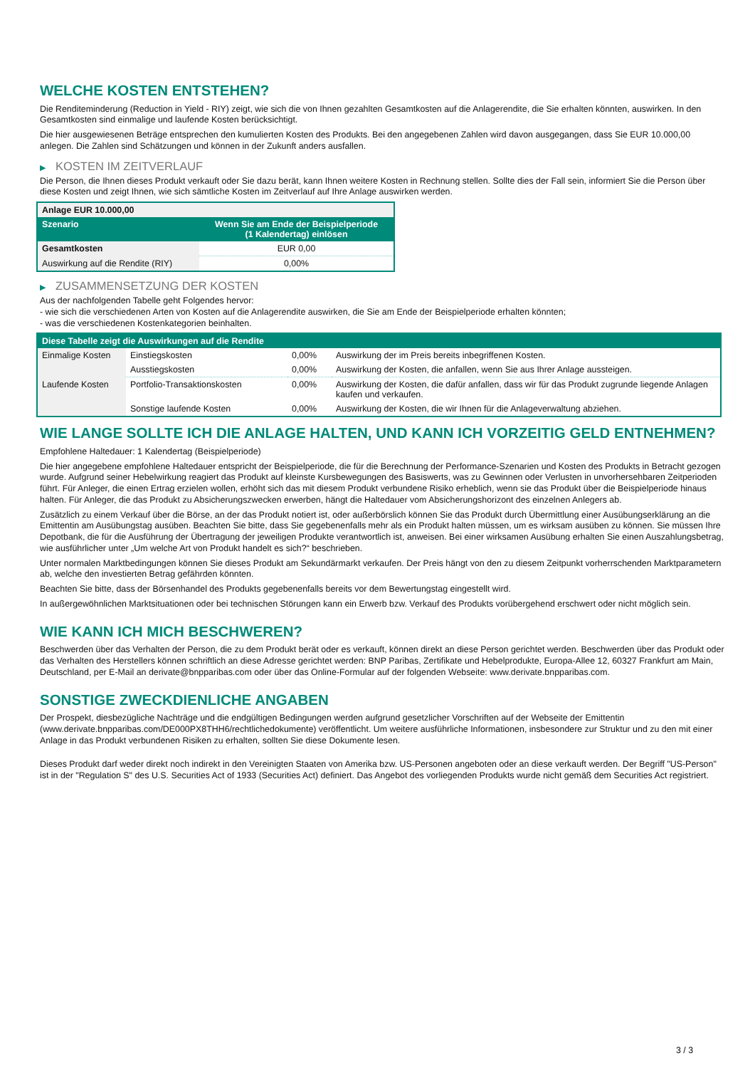WELCHE KOSTEN ENTSTEHEN?
Die Renditeminderung (Reduction in Yield - RIY) zeigt, wie sich die von Ihnen gezahlten Gesamtkosten auf die Anlagerendite, die Sie erhalten könnten, auswirken. In den Gesamtkosten sind einmalige und laufende Kosten berücksichtigt.
Die hier ausgewiesenen Beträge entsprechen den kumulierten Kosten des Produkts. Bei den angegebenen Zahlen wird davon ausgegangen, dass Sie EUR 10.000,00 anlegen. Die Zahlen sind Schätzungen und können in der Zukunft anders ausfallen.
▶ KOSTEN IM ZEITVERLAUF
Die Person, die Ihnen dieses Produkt verkauft oder Sie dazu berät, kann Ihnen weitere Kosten in Rechnung stellen. Sollte dies der Fall sein, informiert Sie die Person über diese Kosten und zeigt Ihnen, wie sich sämtliche Kosten im Zeitverlauf auf Ihre Anlage auswirken werden.
| Anlage EUR 10.000,00 | |
| --- | --- |
| Szenario | Wenn Sie am Ende der Beispielperiode (1 Kalendertag) einlösen |
| Gesamtkosten | EUR 0,00 |
| Auswirkung auf die Rendite (RIY) | 0,00% |
▶ ZUSAMMENSETZUNG DER KOSTEN
Aus der nachfolgenden Tabelle geht Folgendes hervor:
- wie sich die verschiedenen Arten von Kosten auf die Anlagerendite auswirken, die Sie am Ende der Beispielperiode erhalten könnten;
- was die verschiedenen Kostenkategorien beinhalten.
| Diese Tabelle zeigt die Auswirkungen auf die Rendite | | | |
| --- | --- | --- | --- |
| Einmalige Kosten | Einstiegskosten | 0,00% | Auswirkung der im Preis bereits inbegriffenen Kosten. |
| | Ausstiegskosten | 0,00% | Auswirkung der Kosten, die anfallen, wenn Sie aus Ihrer Anlage aussteigen. |
| Laufende Kosten | Portfolio-Transaktionskosten | 0,00% | Auswirkung der Kosten, die dafür anfallen, dass wir für das Produkt zugrunde liegende Anlagen kaufen und verkaufen. |
| | Sonstige laufende Kosten | 0,00% | Auswirkung der Kosten, die wir Ihnen für die Anlageverwaltung abziehen. |
WIE LANGE SOLLTE ICH DIE ANLAGE HALTEN, UND KANN ICH VORZEITIG GELD ENTNEHMEN?
Empfohlene Haltedauer: 1 Kalendertag (Beispielperiode)
Die hier angegebene empfohlene Haltedauer entspricht der Beispielperiode, die für die Berechnung der Performance-Szenarien und Kosten des Produkts in Betracht gezogen wurde. Aufgrund seiner Hebelwirkung reagiert das Produkt auf kleinste Kursbewegungen des Basiswerts, was zu Gewinnen oder Verlusten in unvorhersehbaren Zeitperioden führt. Für Anleger, die einen Ertrag erzielen wollen, erhöht sich das mit diesem Produkt verbundene Risiko erheblich, wenn sie das Produkt über die Beispielperiode hinaus halten. Für Anleger, die das Produkt zu Absicherungszwecken erwerben, hängt die Haltedauer vom Absicherungshorizont des einzelnen Anlegers ab.
Zusätzlich zu einem Verkauf über die Börse, an der das Produkt notiert ist, oder außerbörslich können Sie das Produkt durch Übermittlung einer Ausübungserklärung an die Emittentin am Ausübungstag ausüben. Beachten Sie bitte, dass Sie gegebenenfalls mehr als ein Produkt halten müssen, um es wirksam ausüben zu können. Sie müssen Ihre Depotbank, die für die Ausführung der Übertragung der jeweiligen Produkte verantwortlich ist, anweisen. Bei einer wirksamen Ausübung erhalten Sie einen Auszahlungsbetrag, wie ausführlicher unter „Um welche Art von Produkt handelt es sich?“ beschrieben.
Unter normalen Marktbedingungen können Sie dieses Produkt am Sekundärmarkt verkaufen. Der Preis hängt von den zu diesem Zeitpunkt vorherrschenden Marktparametern ab, welche den investierten Betrag gefährden könnten.
Beachten Sie bitte, dass der Börsenhandel des Produkts gegebenenfalls bereits vor dem Bewertungstag eingestellt wird.
In außergewöhnlichen Marktsituationen oder bei technischen Störungen kann ein Erwerb bzw. Verkauf des Produkts vorübergehend erschwert oder nicht möglich sein.
WIE KANN ICH MICH BESCHWEREN?
Beschwerden über das Verhalten der Person, die zu dem Produkt berät oder es verkauft, können direkt an diese Person gerichtet werden. Beschwerden über das Produkt oder das Verhalten des Herstellers können schriftlich an diese Adresse gerichtet werden: BNP Paribas, Zertifikate und Hebelprodukte, Europa-Allee 12, 60327 Frankfurt am Main, Deutschland, per E-Mail an derivate@bnpparibas.com oder über das Online-Formular auf der folgenden Webseite: www.derivate.bnpparibas.com.
SONSTIGE ZWECKDIENLICHE ANGABEN
Der Prospekt, diesbezügliche Nachträge und die endgültigen Bedingungen werden aufgrund gesetzlicher Vorschriften auf der Webseite der Emittentin (www.derivate.bnpparibas.com/DE000PX8THH6/rechtlichedokumente) veröffentlicht. Um weitere ausführliche Informationen, insbesondere zur Struktur und zu den mit einer Anlage in das Produkt verbundenen Risiken zu erhalten, sollten Sie diese Dokumente lesen.
Dieses Produkt darf weder direkt noch indirekt in den Vereinigten Staaten von Amerika bzw. US-Personen angeboten oder an diese verkauft werden. Der Begriff "US-Person" ist in der "Regulation S" des U.S. Securities Act of 1933 (Securities Act) definiert. Das Angebot des vorliegenden Produkts wurde nicht gemäß dem Securities Act registriert.
3 / 3